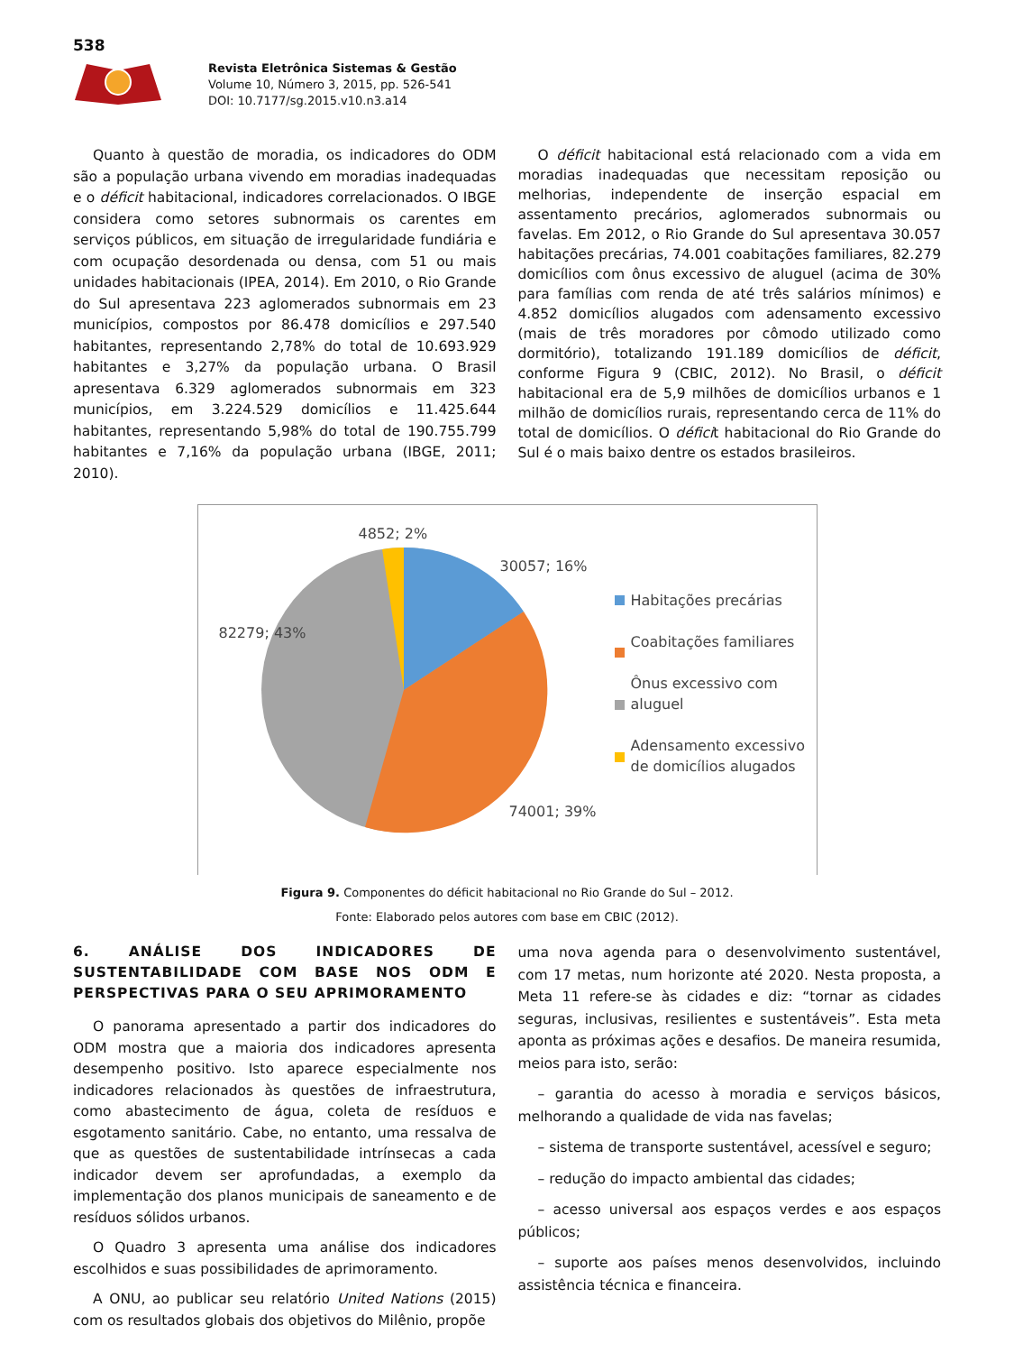538
Revista Eletrônica Sistemas & Gestão
Volume 10, Número 3, 2015, pp. 526-541
DOI: 10.7177/sg.2015.v10.n3.a14
Quanto à questão de moradia, os indicadores do ODM são a população urbana vivendo em moradias inadequadas e o déficit habitacional, indicadores correlacionados. O IBGE considera como setores subnormais os carentes em serviços públicos, em situação de irregularidade fundiária e com ocupação desordenada ou densa, com 51 ou mais unidades habitacionais (IPEA, 2014). Em 2010, o Rio Grande do Sul apresentava 223 aglomerados subnormais em 23 municípios, compostos por 86.478 domicílios e 297.540 habitantes, representando 2,78% do total de 10.693.929 habitantes e 3,27% da população urbana. O Brasil apresentava 6.329 aglomerados subnormais em 323 municípios, em 3.224.529 domicílios e 11.425.644 habitantes, representando 5,98% do total de 190.755.799 habitantes e 7,16% da população urbana (IBGE, 2011; 2010).
O déficit habitacional está relacionado com a vida em moradias inadequadas que necessitam reposição ou melhorias, independente de inserção espacial em assentamento precários, aglomerados subnormais ou favelas. Em 2012, o Rio Grande do Sul apresentava 30.057 habitações precárias, 74.001 coabitações familiares, 82.279 domicílios com ônus excessivo de aluguel (acima de 30% para famílias com renda de até três salários mínimos) e 4.852 domicílios alugados com adensamento excessivo (mais de três moradores por cômodo utilizado como dormitório), totalizando 191.189 domicílios de déficit, conforme Figura 9 (CBIC, 2012). No Brasil, o déficit habitacional era de 5,9 milhões de domicílios urbanos e 1 milhão de domicílios rurais, representando cerca de 11% do total de domicílios. O déficit habitacional do Rio Grande do Sul é o mais baixo dentre os estados brasileiros.
4852; 2%
30057; 16%
82279; 43%
74001; 39%
Habitações precárias
Coabitações familiares
Ônus excessivo com aluguel
Adensamento excessivo de domicílios alugados
Figura 9. Componentes do déficit habitacional no Rio Grande do Sul – 2012.
Fonte: Elaborado pelos autores com base em CBIC (2012).
6. ANÁLISE DOS INDICADORES DE SUSTENTABILIDADE COM BASE NOS ODM E PERSPECTIVAS PARA O SEU APRIMORAMENTO
O panorama apresentado a partir dos indicadores do ODM mostra que a maioria dos indicadores apresenta desempenho positivo. Isto aparece especialmente nos indicadores relacionados às questões de infraestrutura, como abastecimento de água, coleta de resíduos e esgotamento sanitário. Cabe, no entanto, uma ressalva de que as questões de sustentabilidade intrínsecas a cada indicador devem ser aprofundadas, a exemplo da implementação dos planos municipais de saneamento e de resíduos sólidos urbanos.
O Quadro 3 apresenta uma análise dos indicadores escolhidos e suas possibilidades de aprimoramento.
A ONU, ao publicar seu relatório United Nations (2015) com os resultados globais dos objetivos do Milênio, propõe
uma nova agenda para o desenvolvimento sustentável, com 17 metas, num horizonte até 2020. Nesta proposta, a Meta 11 refere-se às cidades e diz: “tornar as cidades seguras, inclusivas, resilientes e sustentáveis”. Esta meta aponta as próximas ações e desafios. De maneira resumida, meios para isto, serão:
– garantia do acesso à moradia e serviços básicos, melhorando a qualidade de vida nas favelas;
– sistema de transporte sustentável, acessível e seguro;
– redução do impacto ambiental das cidades;
– acesso universal aos espaços verdes e aos espaços públicos;
– suporte aos países menos desenvolvidos, incluindo assistência técnica e financeira.